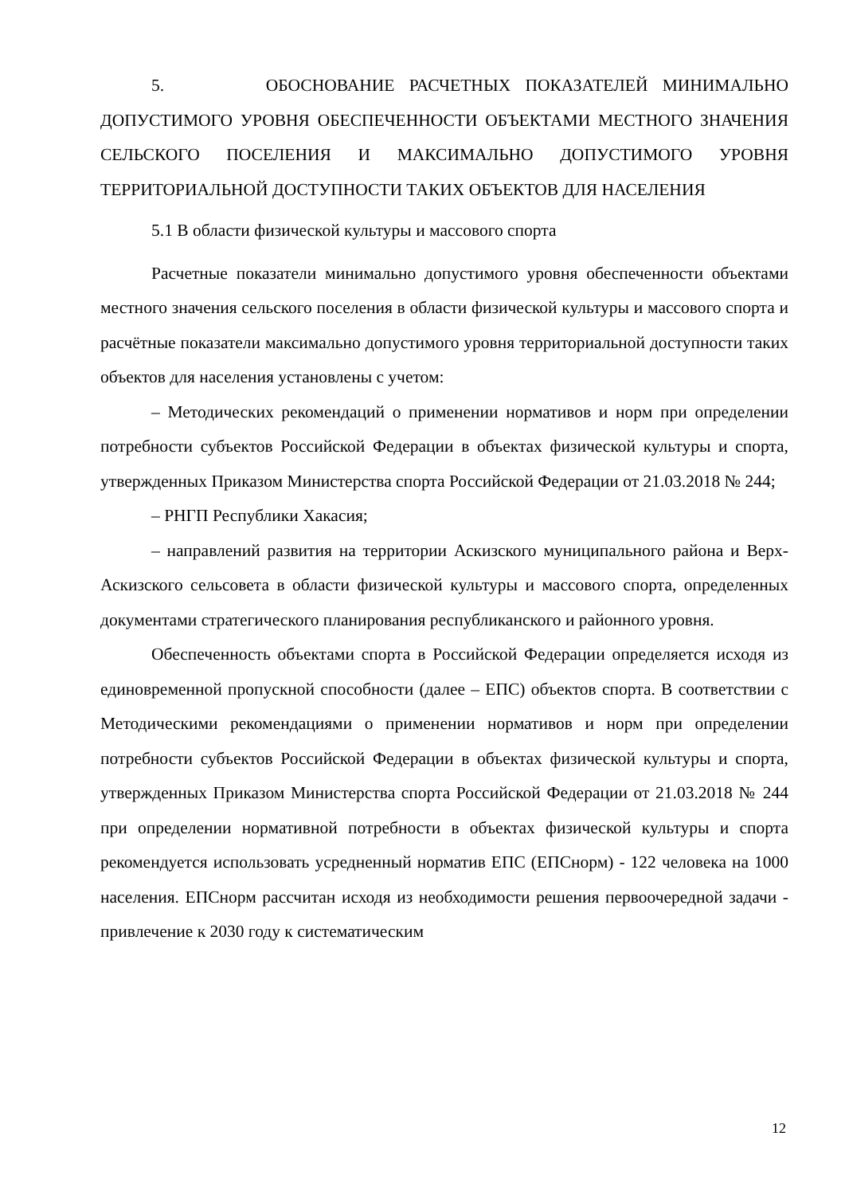5. ОБОСНОВАНИЕ РАСЧЕТНЫХ ПОКАЗАТЕЛЕЙ МИНИМАЛЬНО ДОПУСТИМОГО УРОВНЯ ОБЕСПЕЧЕННОСТИ ОБЪЕКТАМИ МЕСТНОГО ЗНАЧЕНИЯ СЕЛЬСКОГО ПОСЕЛЕНИЯ И МАКСИМАЛЬНО ДОПУСТИМОГО УРОВНЯ ТЕРРИТОРИАЛЬНОЙ ДОСТУПНОСТИ ТАКИХ ОБЪЕКТОВ ДЛЯ НАСЕЛЕНИЯ
5.1 В области физической культуры и массового спорта
Расчетные показатели минимально допустимого уровня обеспеченности объектами местного значения сельского поселения в области физической культуры и массового спорта и расчётные показатели максимально допустимого уровня территориальной доступности таких объектов для населения установлены с учетом:
– Методических рекомендаций о применении нормативов и норм при определении потребности субъектов Российской Федерации в объектах физической культуры и спорта, утвержденных Приказом Министерства спорта Российской Федерации от 21.03.2018 № 244;
– РНГП Республики Хакасия;
– направлений развития на территории Аскизского муниципального района и Верх-Аскизского сельсовета в области физической культуры и массового спорта, определенных документами стратегического планирования республиканского и районного уровня.
Обеспеченность объектами спорта в Российской Федерации определяется исходя из единовременной пропускной способности (далее – ЕПС) объектов спорта. В соответствии с Методическими рекомендациями о применении нормативов и норм при определении потребности субъектов Российской Федерации в объектах физической культуры и спорта, утвержденных Приказом Министерства спорта Российской Федерации от 21.03.2018 № 244 при определении нормативной потребности в объектах физической культуры и спорта рекомендуется использовать усредненный норматив ЕПС (ЕПСнорм) - 122 человека на 1000 населения. ЕПСнорм рассчитан исходя из необходимости решения первоочередной задачи - привлечение к 2030 году к систематическим
12